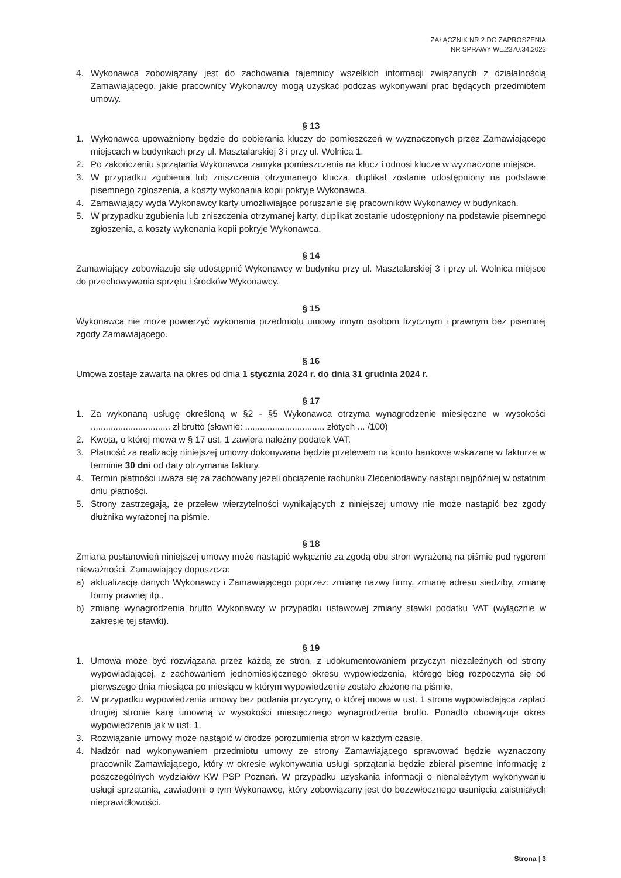ZAŁĄCZNIK NR 2 DO ZAPROSZENIA
NR SPRAWY WL.2370.34.2023
4. Wykonawca zobowiązany jest do zachowania tajemnicy wszelkich informacji związanych z działalnością Zamawiającego, jakie pracownicy Wykonawcy mogą uzyskać podczas wykonywani prac będących przedmiotem umowy.
§ 13
1. Wykonawca upoważniony będzie do pobierania kluczy do pomieszczeń w wyznaczonych przez Zamawiającego miejscach w budynkach przy ul. Masztalarskiej 3 i przy ul. Wolnica 1.
2. Po zakończeniu sprzątania Wykonawca zamyka pomieszczenia na klucz i odnosi klucze w wyznaczone miejsce.
3. W przypadku zgubienia lub zniszczenia otrzymanego klucza, duplikat zostanie udostępniony na podstawie pisemnego zgłoszenia, a koszty wykonania kopii pokryje Wykonawca.
4. Zamawiający wyda Wykonawcy karty umożliwiające poruszanie się pracowników Wykonawcy w budynkach.
5. W przypadku zgubienia lub zniszczenia otrzymanej karty, duplikat zostanie udostępniony na podstawie pisemnego zgłoszenia, a koszty wykonania kopii pokryje Wykonawca.
§ 14
Zamawiający zobowiązuje się udostępnić Wykonawcy w budynku przy ul. Masztalarskiej 3 i przy ul. Wolnica miejsce do przechowywania sprzętu i środków Wykonawcy.
§ 15
Wykonawca nie może powierzyć wykonania przedmiotu umowy innym osobom fizycznym i prawnym bez pisemnej zgody Zamawiającego.
§ 16
Umowa zostaje zawarta na okres od dnia 1 stycznia 2024 r. do dnia 31 grudnia 2024 r.
§ 17
1. Za wykonaną usługę określoną w §2 - §5 Wykonawca otrzyma wynagrodzenie miesięczne w wysokości ................................ zł brutto (słownie: ................................ złotych ... /100)
2. Kwota, o której mowa w § 17 ust. 1 zawiera należny podatek VAT.
3. Płatność za realizację niniejszej umowy dokonywana będzie przelewem na konto bankowe wskazane w fakturze w terminie 30 dni od daty otrzymania faktury.
4. Termin płatności uważa się za zachowany jeżeli obciążenie rachunku Zleceniodawcy nastąpi najpóźniej w ostatnim dniu płatności.
5. Strony zastrzegają, że przelew wierzytelności wynikających z niniejszej umowy nie może nastąpić bez zgody dłużnika wyrażonej na piśmie.
§ 18
Zmiana postanowień niniejszej umowy może nastąpić wyłącznie za zgodą obu stron wyrażoną na piśmie pod rygorem nieważności. Zamawiający dopuszcza:
a) aktualizację danych Wykonawcy i Zamawiającego poprzez: zmianę nazwy firmy, zmianę adresu siedziby, zmianę formy prawnej itp.,
b) zmianę wynagrodzenia brutto Wykonawcy w przypadku ustawowej zmiany stawki podatku VAT (wyłącznie w zakresie tej stawki).
§ 19
1. Umowa może być rozwiązana przez każdą ze stron, z udokumentowaniem przyczyn niezależnych od strony wypowiadającej, z zachowaniem jednomiesięcznego okresu wypowiedzenia, którego bieg rozpoczyna się od pierwszego dnia miesiąca po miesiącu w którym wypowiedzenie zostało złożone na piśmie.
2. W przypadku wypowiedzenia umowy bez podania przyczyny, o której mowa w ust. 1 strona wypowiadająca zapłaci drugiej stronie karę umowną w wysokości miesięcznego wynagrodzenia brutto. Ponadto obowiązuje okres wypowiedzenia jak w ust. 1.
3. Rozwiązanie umowy może nastąpić w drodze porozumienia stron w każdym czasie.
4. Nadzór nad wykonywaniem przedmiotu umowy ze strony Zamawiającego sprawować będzie wyznaczony pracownik Zamawiającego, który w okresie wykonywania usługi sprzątania będzie zbierał pisemne informację z poszczególnych wydziałów KW PSP Poznań. W przypadku uzyskania informacji o nienależytym wykonywaniu usługi sprzątania, zawiadomi o tym Wykonawcę, który zobowiązany jest do bezzwłocznego usunięcia zaistniałych nieprawidłowości.
Strona | 3